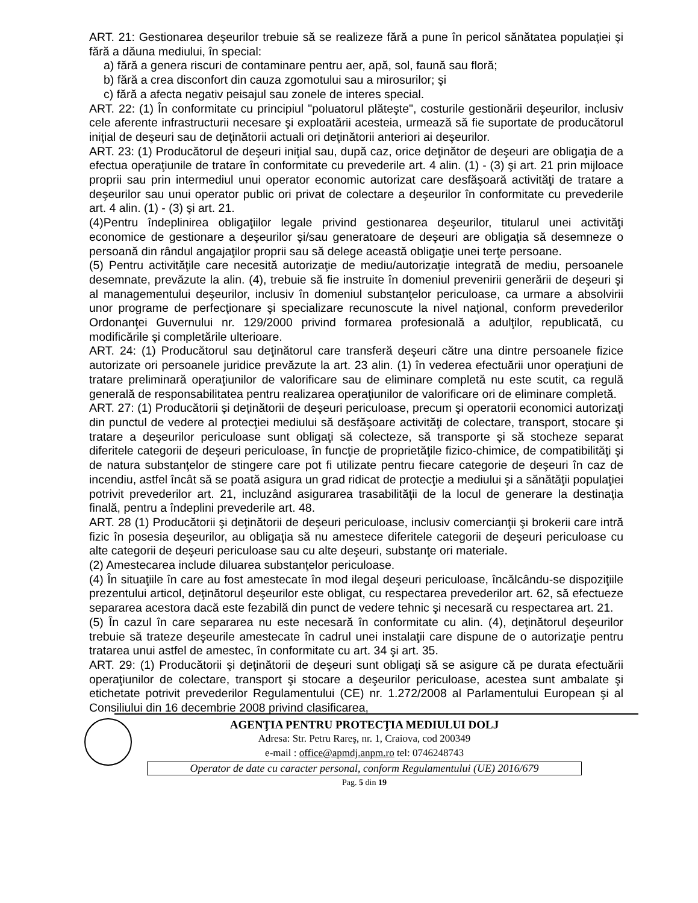ART. 21: Gestionarea deşeurilor trebuie să se realizeze fără a pune în pericol sănătatea populaţiei şi fără a dăuna mediului, în special:
a) fără a genera riscuri de contaminare pentru aer, apă, sol, faună sau floră;
b) fără a crea disconfort din cauza zgomotului sau a mirosurilor; şi
c) fără a afecta negativ peisajul sau zonele de interes special.
ART. 22: (1) În conformitate cu principiul "poluatorul plăteşte", costurile gestionării deşeurilor, inclusiv cele aferente infrastructurii necesare şi exploatării acesteia, urmează să fie suportate de producătorul iniţial de deşeuri sau de deţinătorii actuali ori deţinătorii anteriori ai deşeurilor.
ART. 23: (1) Producătorul de deşeuri iniţial sau, după caz, orice deţinător de deşeuri are obligaţia de a efectua operaţiunile de tratare în conformitate cu prevederile art. 4 alin. (1) - (3) şi art. 21 prin mijloace proprii sau prin intermediul unui operator economic autorizat care desfăşoară activităţi de tratare a deşeurilor sau unui operator public ori privat de colectare a deşeurilor în conformitate cu prevederile art. 4 alin. (1) - (3) şi art. 21.
(4)Pentru îndeplinirea obligaţiilor legale privind gestionarea deşeurilor, titularul unei activităţi economice de gestionare a deşeurilor şi/sau generatoare de deşeuri are obligaţia să desemneze o persoană din rândul angajaţilor proprii sau să delege această obligaţie unei terţe persoane.
(5) Pentru activităţile care necesită autorizaţie de mediu/autorizaţie integrată de mediu, persoanele desemnate, prevăzute la alin. (4), trebuie să fie instruite în domeniul prevenirii generării de deşeuri şi al managementului deşeurilor, inclusiv în domeniul substanţelor periculoase, ca urmare a absolvirii unor programe de perfecţionare şi specializare recunoscute la nivel naţional, conform prevederilor Ordonanţei Guvernului nr. 129/2000 privind formarea profesională a adulţilor, republicată, cu modificările şi completările ulterioare.
ART. 24: (1) Producătorul sau deţinătorul care transferă deşeuri către una dintre persoanele fizice autorizate ori persoanele juridice prevăzute la art. 23 alin. (1) în vederea efectuării unor operaţiuni de tratare preliminară operaţiunilor de valorificare sau de eliminare completă nu este scutit, ca regulă generală de responsabilitatea pentru realizarea operaţiunilor de valorificare ori de eliminare completă.
ART. 27: (1) Producătorii şi deţinătorii de deşeuri periculoase, precum şi operatorii economici autorizaţi din punctul de vedere al protecţiei mediului să desfăşoare activităţi de colectare, transport, stocare şi tratare a deşeurilor periculoase sunt obligaţi să colecteze, să transporte şi să stocheze separat diferitele categorii de deşeuri periculoase, în funcţie de proprietăţile fizico-chimice, de compatibilităţi şi de natura substanţelor de stingere care pot fi utilizate pentru fiecare categorie de deşeuri în caz de incendiu, astfel încât să se poată asigura un grad ridicat de protecţie a mediului şi a sănătăţii populaţiei potrivit prevederilor art. 21, incluzând asigurarea trasabilităţii de la locul de generare la destinaţia finală, pentru a îndeplini prevederile art. 48.
ART. 28 (1) Producătorii şi deţinătorii de deşeuri periculoase, inclusiv comercianţii şi brokerii care intră fizic în posesia deşeurilor, au obligaţia să nu amestece diferitele categorii de deşeuri periculoase cu alte categorii de deşeuri periculoase sau cu alte deşeuri, substanţe ori materiale.
(2) Amestecarea include diluarea substanţelor periculoase.
(4) În situaţiile în care au fost amestecate în mod ilegal deşeuri periculoase, încălcându-se dispoziţiile prezentului articol, deţinătorul deşeurilor este obligat, cu respectarea prevederilor art. 62, să efectueze separarea acestora dacă este fezabilă din punct de vedere tehnic şi necesară cu respectarea art. 21.
(5) În cazul în care separarea nu este necesară în conformitate cu alin. (4), deţinătorul deşeurilor trebuie să trateze deşeurile amestecate în cadrul unei instalaţii care dispune de o autorizaţie pentru tratarea unui astfel de amestec, în conformitate cu art. 34 şi art. 35.
ART. 29: (1) Producătorii şi deţinătorii de deşeuri sunt obligaţi să se asigure că pe durata efectuării operaţiunilor de colectare, transport şi stocare a deşeurilor periculoase, acestea sunt ambalate şi etichetate potrivit prevederilor Regulamentului (CE) nr. 1.272/2008 al Parlamentului European şi al Consiliului din 16 decembrie 2008 privind clasificarea,
AGENŢIA PENTRU PROTECŢIA MEDIULUI DOLJ
Adresa: Str. Petru Rareş, nr. 1, Craiova, cod 200349
e-mail : office@apmdj.anpm.ro tel: 0746248743
Operator de date cu caracter personal, conform Regulamentului (UE) 2016/679
Pag. 5 din 19